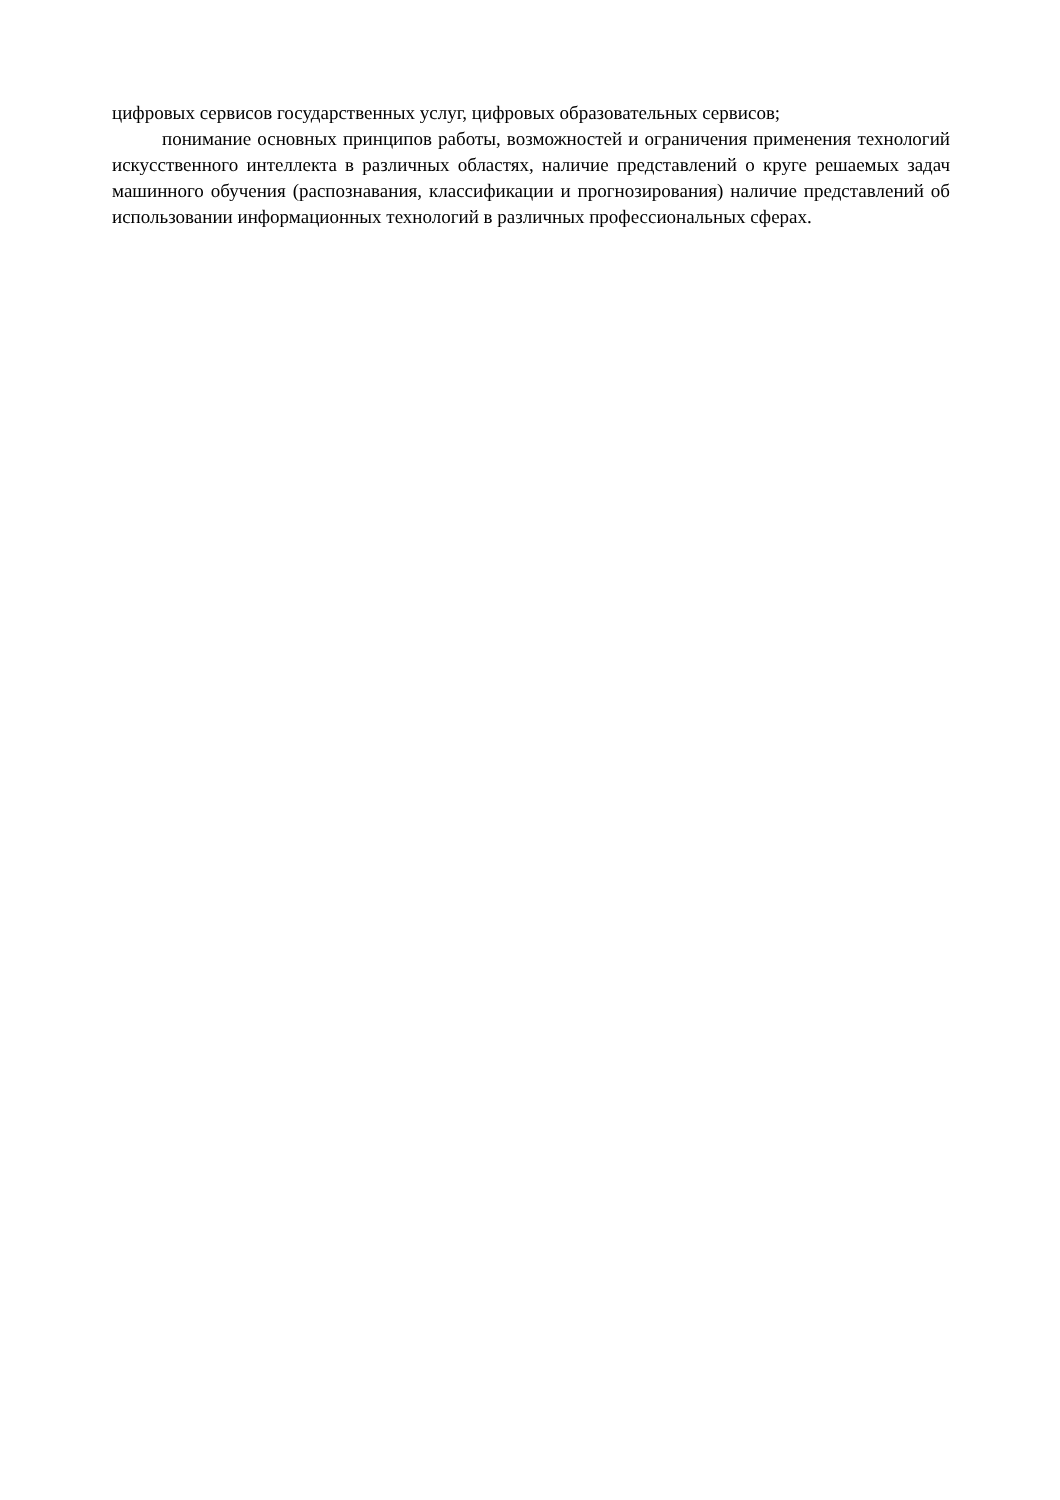цифровых сервисов государственных услуг, цифровых образовательных сервисов;
понимание основных принципов работы, возможностей и ограничения применения технологий искусственного интеллекта в различных областях, наличие представлений о круге решаемых задач машинного обучения (распознавания, классификации и прогнозирования) наличие представлений об использовании информационных технологий в различных профессиональных сферах.